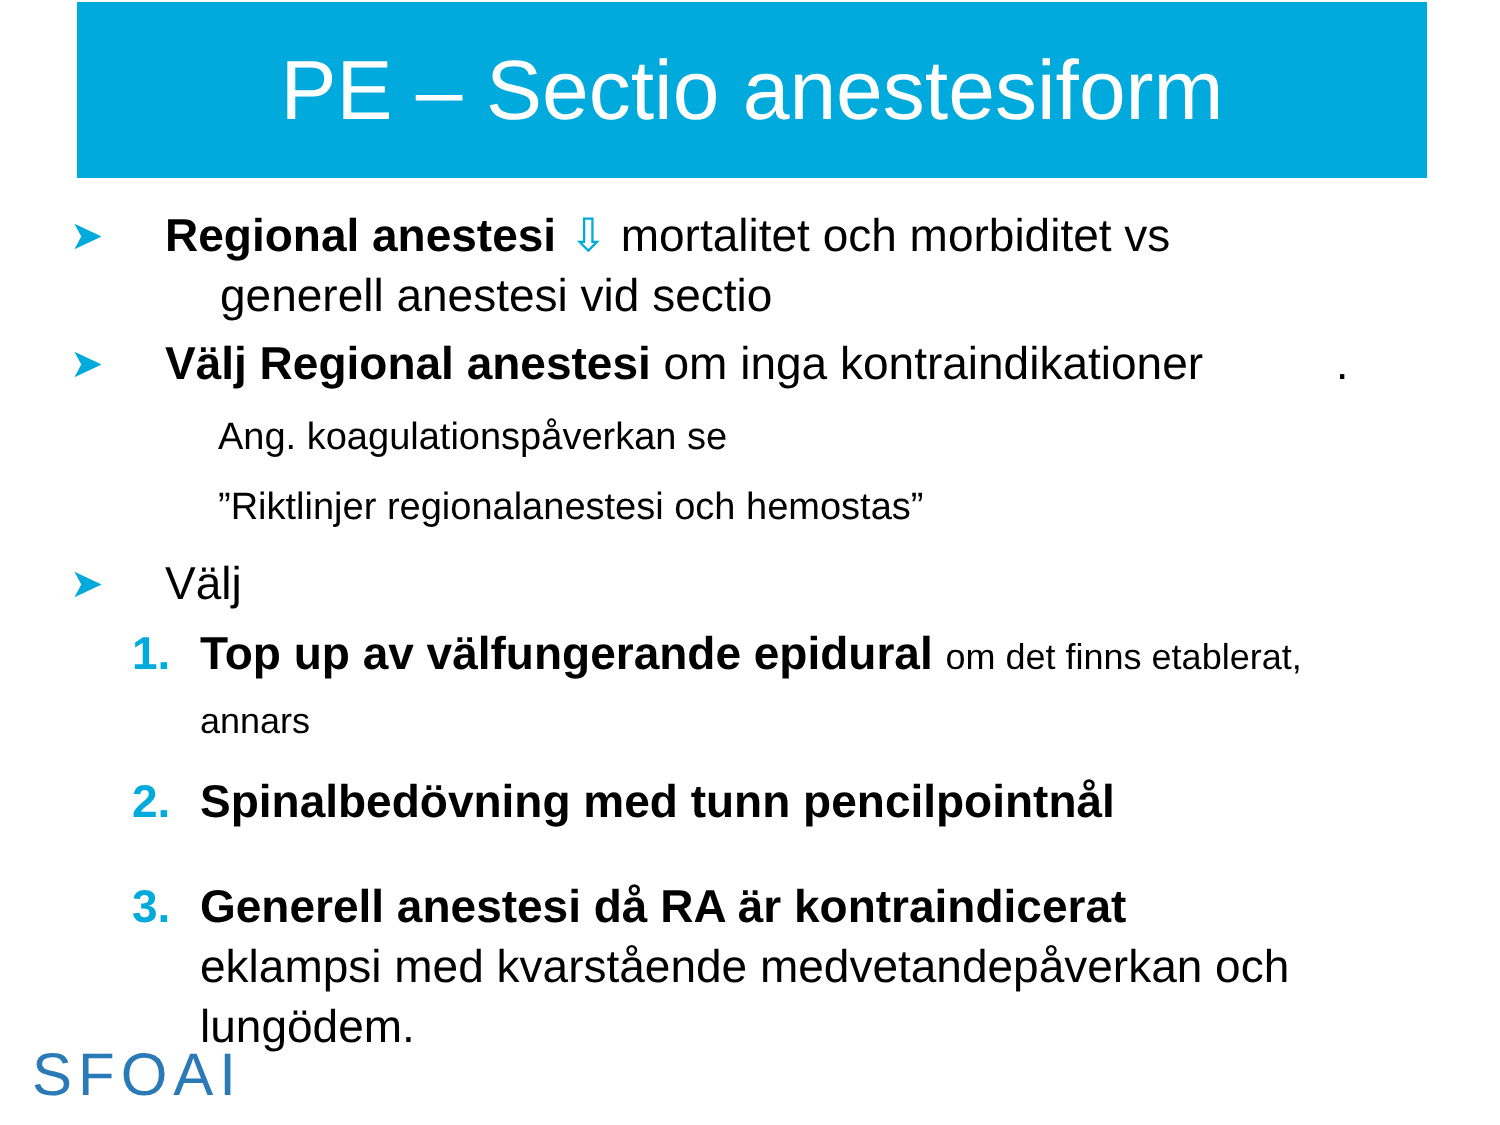PE – Sectio anestesiform
➤
Regional anestesi ⇩ mortalitet och morbiditet vs
generell anestesi vid sectio
➤
Välj Regional anestesi om inga kontraindikationer .
Ang. koagulationspåverkan se
”Riktlinjer regionalanestesi och hemostas”
➤
Välj
1. Top up av välfungerande epidural om det finns etablerat,
annars
2. Spinalbedövning med tunn pencilpointnål
3. Generell anestesi då RA är kontraindicerat
eklampsi med kvarstående medvetandepåverkan och
lungödem.
SFOAI